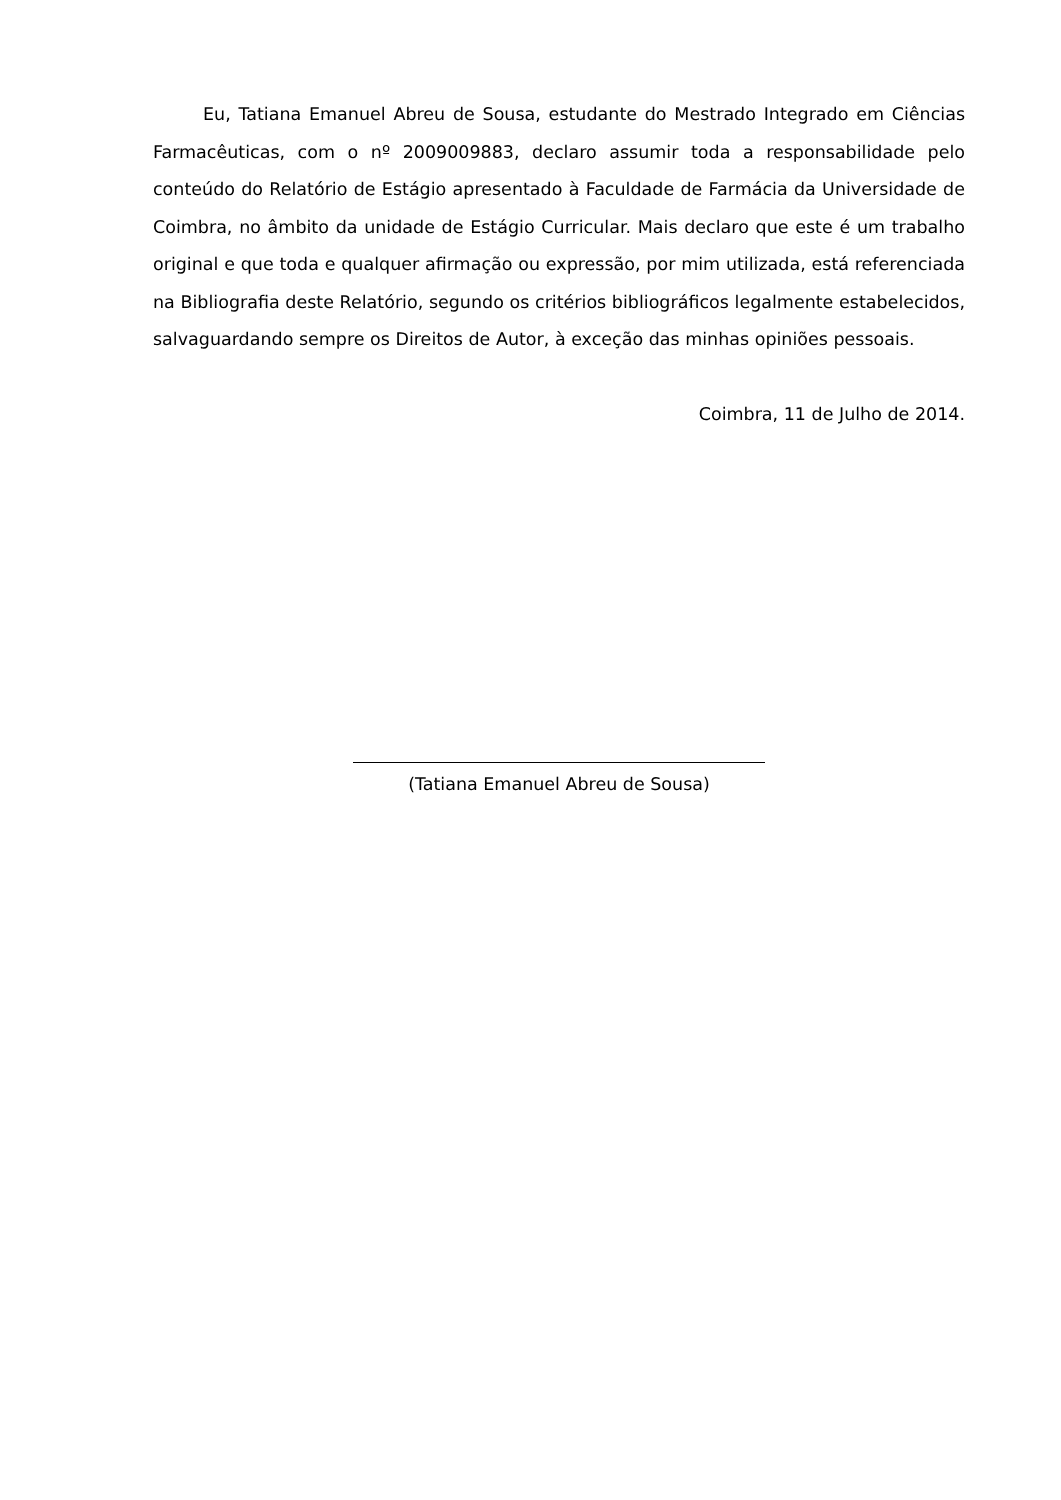Eu, Tatiana Emanuel Abreu de Sousa, estudante do Mestrado Integrado em Ciências Farmacêuticas, com o nº 2009009883, declaro assumir toda a responsabilidade pelo conteúdo do Relatório de Estágio apresentado à Faculdade de Farmácia da Universidade de Coimbra, no âmbito da unidade de Estágio Curricular. Mais declaro que este é um trabalho original e que toda e qualquer afirmação ou expressão, por mim utilizada, está referenciada na Bibliografia deste Relatório, segundo os critérios bibliográficos legalmente estabelecidos, salvaguardando sempre os Direitos de Autor, à exceção das minhas opiniões pessoais.
Coimbra, 11 de Julho de 2014.
(Tatiana Emanuel Abreu de Sousa)